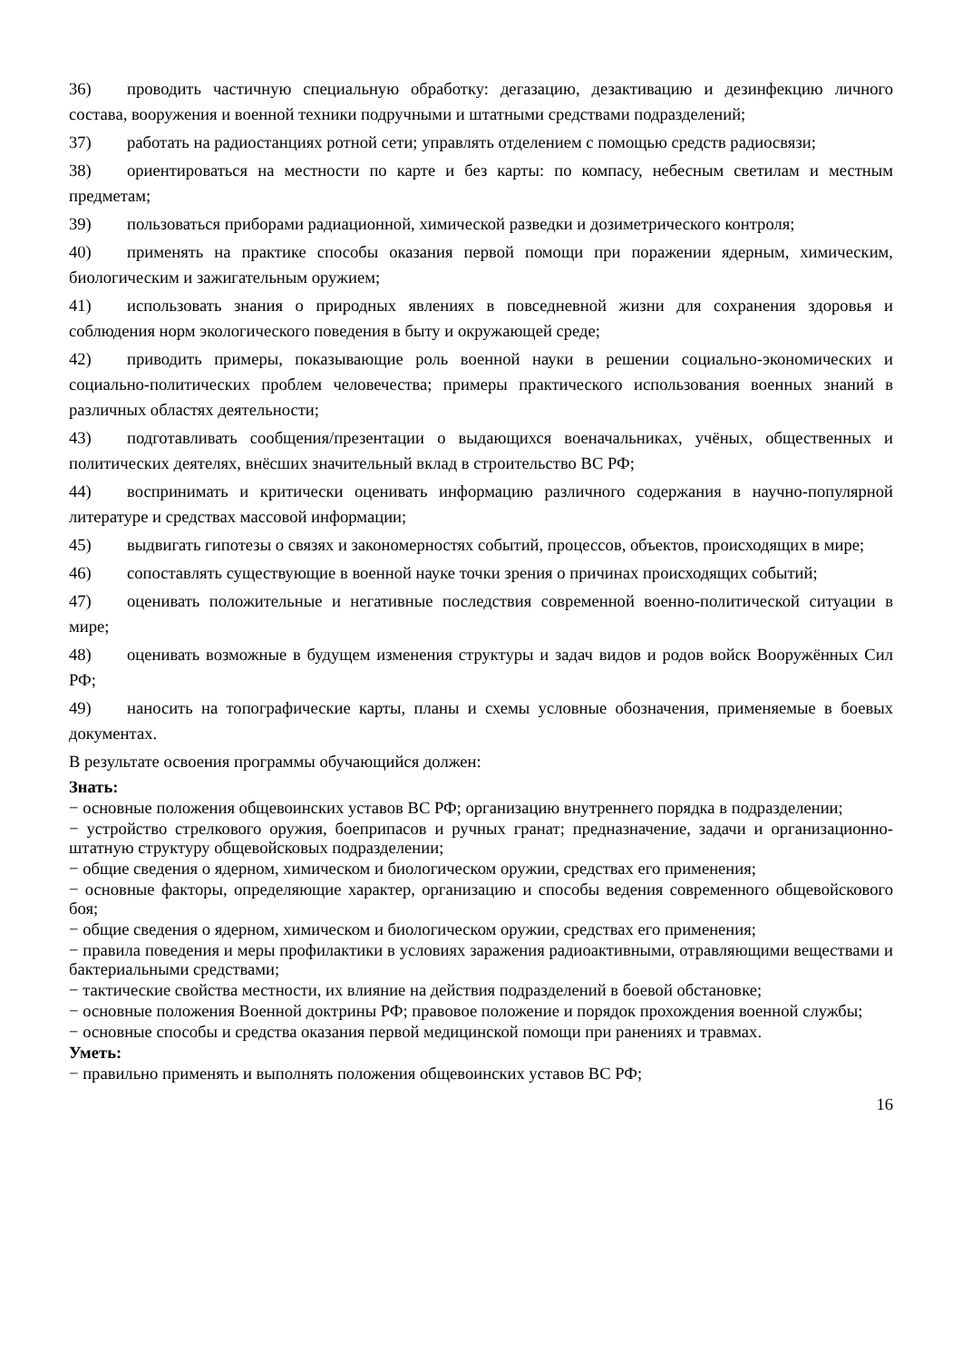36) проводить частичную специальную обработку: дегазацию, дезактивацию и дезинфекцию личного состава, вооружения и военной техники подручными и штатными средствами подразделений;
37) работать на радиостанциях ротной сети; управлять отделением с помощью средств радиосвязи;
38) ориентироваться на местности по карте и без карты: по компасу, небесным светилам и местным предметам;
39) пользоваться приборами радиационной, химической разведки и дозиметрического контроля;
40) применять на практике способы оказания первой помощи при поражении ядерным, химическим, биологическим и зажигательным оружием;
41) использовать знания о природных явлениях в повседневной жизни для сохранения здоровья и соблюдения норм экологического поведения в быту и окружающей среде;
42) приводить примеры, показывающие роль военной науки в решении социально-экономических и социально-политических проблем человечества; примеры практического использования военных знаний в различных областях деятельности;
43) подготавливать сообщения/презентации о выдающихся военачальниках, учёных, общественных и политических деятелях, внёсших значительный вклад в строительство ВС РФ;
44) воспринимать и критически оценивать информацию различного содержания в научно-популярной литературе и средствах массовой информации;
45) выдвигать гипотезы о связях и закономерностях событий, процессов, объектов, происходящих в мире;
46) сопоставлять существующие в военной науке точки зрения о причинах происходящих событий;
47) оценивать положительные и негативные последствия современной военно-политической ситуации в мире;
48) оценивать возможные в будущем изменения структуры и задач видов и родов войск Вооружённых Сил РФ;
49) наносить на топографические карты, планы и схемы условные обозначения, применяемые в боевых документах.
В результате освоения программы обучающийся должен:
Знать:
− основные положения общевоинских уставов ВС РФ; организацию внутреннего порядка в подразделении;
− устройство стрелкового оружия, боеприпасов и ручных гранат; предназначение, задачи и организационно-штатную структуру общевойсковых подразделении;
− общие сведения о ядерном, химическом и биологическом оружии, средствах его применения;
− основные факторы, определяющие характер, организацию и способы ведения современного общевойскового боя;
− общие сведения о ядерном, химическом и биологическом оружии, средствах его применения;
− правила поведения и меры профилактики в условиях заражения радиоактивными, отравляющими веществами и бактериальными средствами;
− тактические свойства местности, их влияние на действия подразделений в боевой обстановке;
− основные положения Военной доктрины РФ; правовое положение и порядок прохождения военной службы;
− основные способы и средства оказания первой медицинской помощи при ранениях и травмах.
Уметь:
− правильно применять и выполнять положения общевоинских уставов ВС РФ;
16